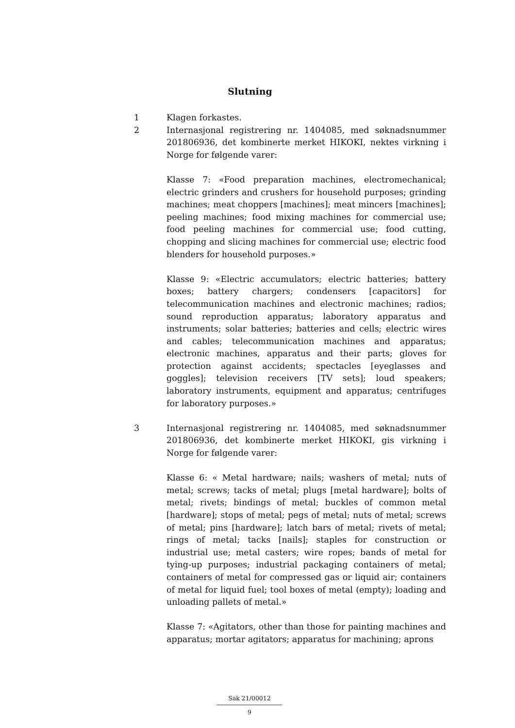Slutning
1 Klagen forkastes.
2 Internasjonal registrering nr. 1404085, med søknadsnummer 201806936, det kombinerte merket HIKOKI, nektes virkning i Norge for følgende varer:
Klasse 7: «Food preparation machines, electromechanical; electric grinders and crushers for household purposes; grinding machines; meat choppers [machines]; meat mincers [machines]; peeling machines; food mixing machines for commercial use; food peeling machines for commercial use; food cutting, chopping and slicing machines for commercial use; electric food blenders for household purposes.»
Klasse 9: «Electric accumulators; electric batteries; battery boxes; battery chargers; condensers [capacitors] for telecommunication machines and electronic machines; radios; sound reproduction apparatus; laboratory apparatus and instruments; solar batteries; batteries and cells; electric wires and cables; telecommunication machines and apparatus; electronic machines, apparatus and their parts; gloves for protection against accidents; spectacles [eyeglasses and goggles]; television receivers [TV sets]; loud speakers; laboratory instruments, equipment and apparatus; centrifuges for laboratory purposes.»
3 Internasjonal registrering nr. 1404085, med søknadsnummer 201806936, det kombinerte merket HIKOKI, gis virkning i Norge for følgende varer:
Klasse 6: « Metal hardware; nails; washers of metal; nuts of metal; screws; tacks of metal; plugs [metal hardware]; bolts of metal; rivets; bindings of metal; buckles of common metal [hardware]; stops of metal; pegs of metal; nuts of metal; screws of metal; pins [hardware]; latch bars of metal; rivets of metal; rings of metal; tacks [nails]; staples for construction or industrial use; metal casters; wire ropes; bands of metal for tying-up purposes; industrial packaging containers of metal; containers of metal for compressed gas or liquid air; containers of metal for liquid fuel; tool boxes of metal (empty); loading and unloading pallets of metal.»
Klasse 7: «Agitators, other than those for painting machines and apparatus; mortar agitators; apparatus for machining; aprons
Sak 21/00012
9